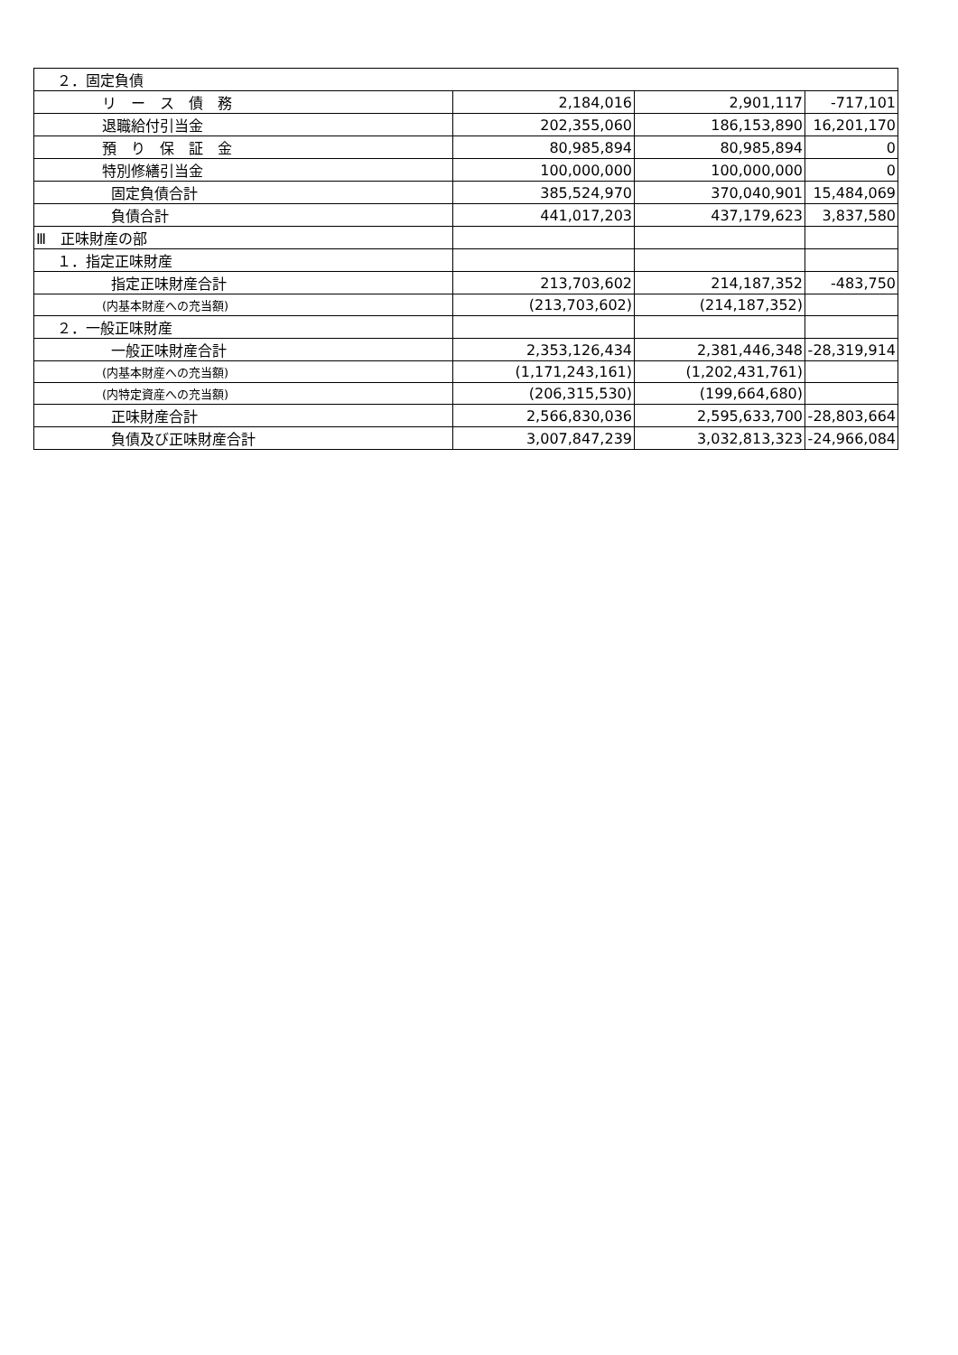| ２．固定負債 | | | |
| リ ー ス 債 務 | 2,184,016 | 2,901,117 | -717,101 |
| 退職給付引当金 | 202,355,060 | 186,153,890 | 16,201,170 |
| 預 り 保 証 金 | 80,985,894 | 80,985,894 | 0 |
| 特別修繕引当金 | 100,000,000 | 100,000,000 | 0 |
| 固定負債合計 | 385,524,970 | 370,040,901 | 15,484,069 |
| 負債合計 | 441,017,203 | 437,179,623 | 3,837,580 |
| Ⅲ 正味財産の部 | | | |
| １．指定正味財産 | | | |
| 指定正味財産合計 | 213,703,602 | 214,187,352 | -483,750 |
| (内基本財産への充当額) | (213,703,602) | (214,187,352) | |
| ２．一般正味財産 | | | |
| 一般正味財産合計 | 2,353,126,434 | 2,381,446,348 | -28,319,914 |
| (内基本財産への充当額) | (1,171,243,161) | (1,202,431,761) | |
| (内特定資産への充当額) | (206,315,530) | (199,664,680) | |
| 正味財産合計 | 2,566,830,036 | 2,595,633,700 | -28,803,664 |
| 負債及び正味財産合計 | 3,007,847,239 | 3,032,813,323 | -24,966,084 |